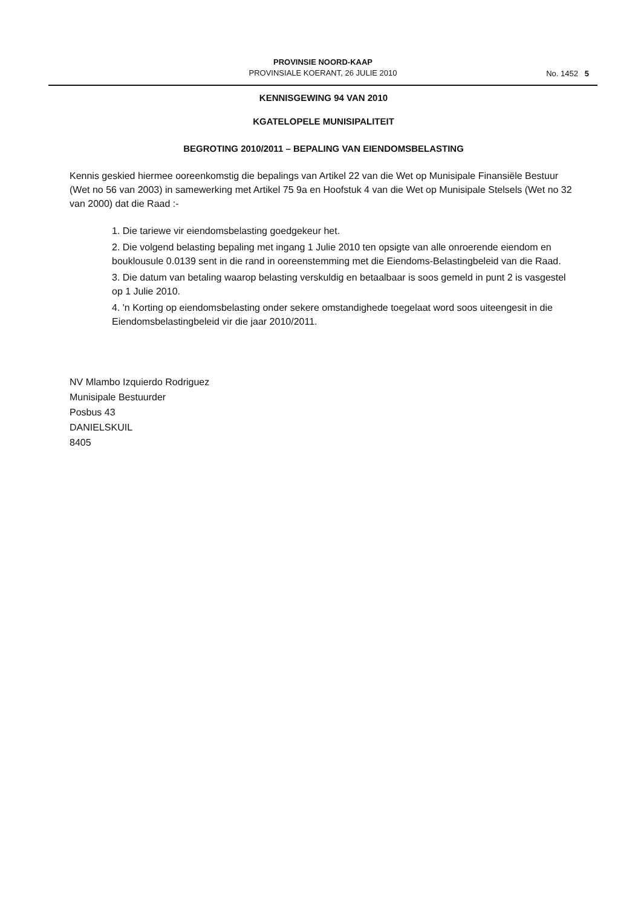PROVINSIE NOORD-KAAP
PROVINSIALE KOERANT, 26 JULIE 2010
No. 1452 5
KENNISGEWING 94 VAN 2010
KGATELOPELE MUNISIPALITEIT
BEGROTING 2010/2011 – BEPALING VAN EIENDOMSBELASTING
Kennis geskied hiermee ooreenkomstig die bepalings van Artikel 22 van die Wet op Munisipale Finansiële Bestuur (Wet no 56 van 2003) in samewerking met Artikel 75 9a en Hoofstuk 4 van die Wet op Munisipale Stelsels (Wet no 32 van 2000) dat die Raad :-
1. Die tariewe vir eiendomsbelasting goedgekeur het.
2. Die volgend belasting bepaling met ingang 1 Julie 2010 ten opsigte van alle onroerende eiendom en bouklousule 0.0139 sent in die rand in ooreenstemming met die Eiendoms-Belastingbeleid van die Raad.
3. Die datum van betaling waarop belasting verskuldig en betaalbaar is soos gemeld in punt 2 is vasgestel op 1 Julie 2010.
4. 'n Korting op eiendomsbelasting onder sekere omstandighede toegelaat word soos uiteengesit in die Eiendomsbelastingbeleid vir die jaar 2010/2011.
NV Mlambo Izquierdo Rodriguez
Munisipale Bestuurder
Posbus 43
DANIELSKUIL
8405